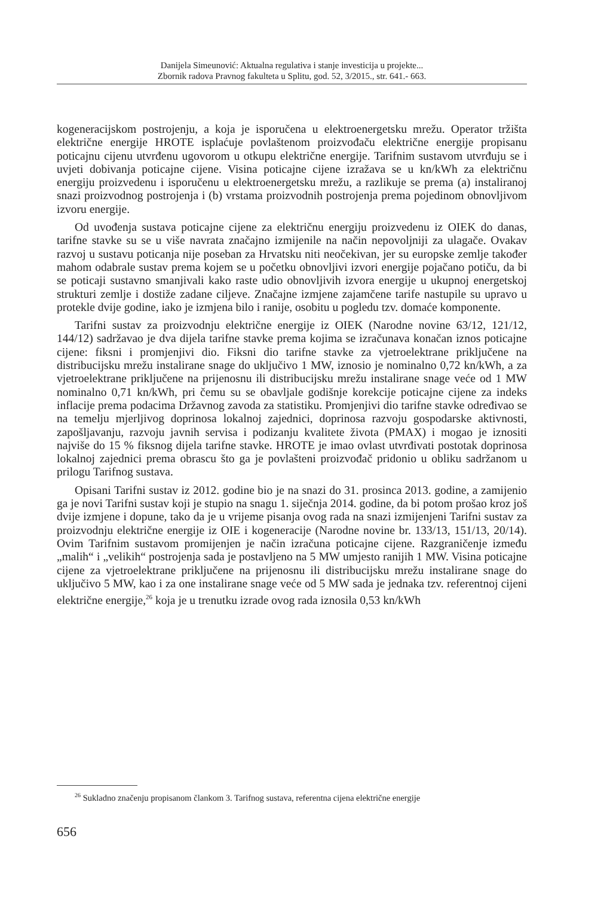Danijela Simeunović: Aktualna regulativa i stanje investicija u projekte...
Zbornik radova Pravnog fakulteta u Splitu, god. 52, 3/2015., str. 641.- 663.
kogeneracijskom postrojenju, a koja je isporučena u elektroenergetsku mrežu. Operator tržišta električne energije HROTE isplaćuje povlaštenom proizvođaču električne energije propisanu poticajnu cijenu utvrđenu ugovorom u otkupu električne energije. Tarifnim sustavom utvrđuju se i uvjeti dobivanja poticajne cijene. Visina poticajne cijene izražava se u kn/kWh za električnu energiju proizvedenu i isporučenu u elektroenergetsku mrežu, a razlikuje se prema (a) instaliranoj snazi proizvodnog postrojenja i (b) vrstama proizvodnih postrojenja prema pojedinom obnovljivom izvoru energije.
Od uvođenja sustava poticajne cijene za električnu energiju proizvedenu iz OIEK do danas, tarifne stavke su se u više navrata značajno izmijenile na način nepovoljniji za ulagače. Ovakav razvoj u sustavu poticanja nije poseban za Hrvatsku niti neočekivan, jer su europske zemlje također mahom odabrale sustav prema kojem se u početku obnovljivi izvori energije pojačano potiču, da bi se poticaji sustavno smanjivali kako raste udio obnovljivih izvora energije u ukupnoj energetskoj strukturi zemlje i dostiže zadane ciljeve. Značajne izmjene zajamčene tarife nastupile su upravo u protekle dvije godine, iako je izmjena bilo i ranije, osobitu u pogledu tzv. domaće komponente.
Tarifni sustav za proizvodnju električne energije iz OIEK (Narodne novine 63/12, 121/12, 144/12) sadržavao je dva dijela tarifne stavke prema kojima se izračunava konačan iznos poticajne cijene: fiksni i promjenjivi dio. Fiksni dio tarifne stavke za vjetroelektrane priključene na distribucijsku mrežu instalirane snage do uključivo 1 MW, iznosio je nominalno 0,72 kn/kWh, a za vjetroelektrane priključene na prijenosnu ili distribucijsku mrežu instalirane snage veće od 1 MW nominalno 0,71 kn/kWh, pri čemu su se obavljale godišnje korekcije poticajne cijene za indeks inflacije prema podacima Državnog zavoda za statistiku. Promjenjivi dio tarifne stavke određivao se na temelju mjerljivog doprinosa lokalnoj zajednici, doprinosa razvoju gospodarske aktivnosti, zapošljavanju, razvoju javnih servisa i podizanju kvalitete života (PMAX) i mogao je iznositi najviše do 15 % fiksnog dijela tarifne stavke. HROTE je imao ovlast utvrđivati postotak doprinosa lokalnoj zajednici prema obrascu što ga je povlašteni proizvođač pridonio u obliku sadržanom u prilogu Tarifnog sustava.
Opisani Tarifni sustav iz 2012. godine bio je na snazi do 31. prosinca 2013. godine, a zamijenio ga je novi Tarifni sustav koji je stupio na snagu 1. siječnja 2014. godine, da bi potom prošao kroz još dvije izmjene i dopune, tako da je u vrijeme pisanja ovog rada na snazi izmijenjeni Tarifni sustav za proizvodnju električne energije iz OIE i kogeneracije (Narodne novine br. 133/13, 151/13, 20/14). Ovim Tarifnim sustavom promijenjen je način izračuna poticajne cijene. Razgraničenje između „malih“ i „velikih“ postrojenja sada je postavljeno na 5 MW umjesto ranijih 1 MW. Visina poticajne cijene za vjetroelektrane priključene na prijenosnu ili distribucijsku mrežu instalirane snage do uključivo 5 MW, kao i za one instalirane snage veće od 5 MW sada je jednaka tzv. referentnoj cijeni električne energije,<sup>26</sup> koja je u trenutku izrade ovog rada iznosila 0,53 kn/kWh
<sup>26</sup> Sukladno značenju propisanom člankom 3. Tarifnog sustava, referentna cijena električne energije
656